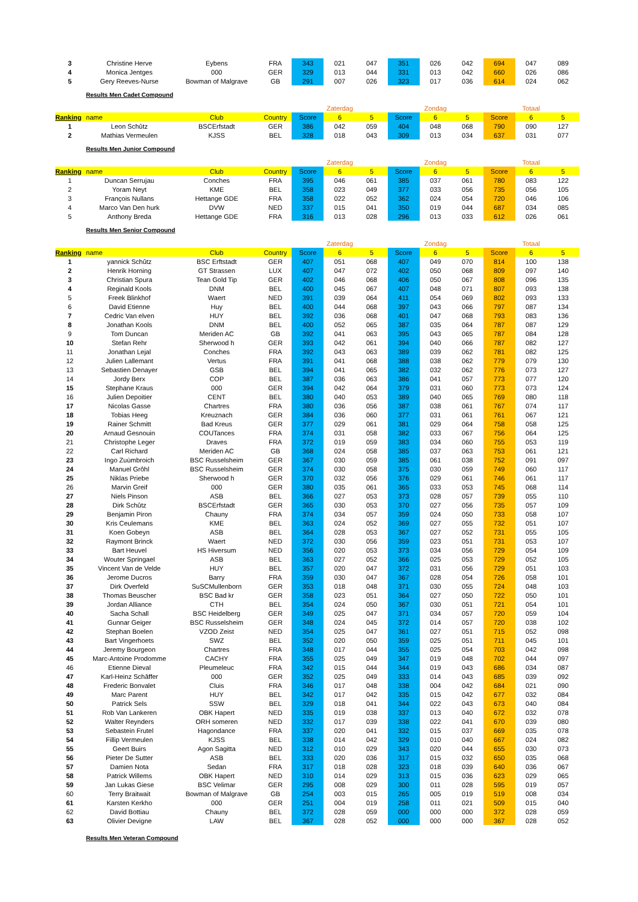| 3 | Christine Herve | Eybens | FRA | 343 | 021 | 047 | 351 | 026 | 042 | 694 | 047 | 089 |
| 4 | Monica Jentges | 000 | GER | 329 | 013 | 044 | 331 | 013 | 042 | 660 | 026 | 086 |
| 5 | Gery Reeves-Nurse | Bowman of Malgrave | GB | 291 | 007 | 026 | 323 | 017 | 036 | 614 | 024 | 062 |
Results Men Cadet Compound
| | | | | | Zaterdag | | | Zondag | | | Totaal | |
| Ranking | name | Club | Country | Score | 6 | 5 | Score | 6 | 5 | Score | 6 | 5 |
| 1 | Leon Schûtz | BSCErfstadt | GER | 386 | 042 | 059 | 404 | 048 | 068 | 790 | 090 | 127 |
| 2 | Mathias Vermeulen | KJSS | BEL | 328 | 018 | 043 | 309 | 013 | 034 | 637 | 031 | 077 |
Results Men Junior Compound
| | | | | | Zaterdag | | | Zondag | | | Totaal | |
| Ranking | name | Club | Country | Score | 6 | 5 | Score | 6 | 5 | Score | 6 | 5 |
| 1 | Duncan Serrujau | Conches | FRA | 395 | 046 | 061 | 385 | 037 | 061 | 780 | 083 | 122 |
| 2 | Yoram Neyt | KME | BEL | 358 | 023 | 049 | 377 | 033 | 056 | 735 | 056 | 105 |
| 3 | François Nullans | Hettange GDE | FRA | 358 | 022 | 052 | 362 | 024 | 054 | 720 | 046 | 106 |
| 4 | Marco Van Den hurk | DVW | NED | 337 | 015 | 041 | 350 | 019 | 044 | 687 | 034 | 085 |
| 5 | Anthony Breda | Hettange GDE | FRA | 316 | 013 | 028 | 296 | 013 | 033 | 612 | 026 | 061 |
Results Men Senior Compound
| | | | | | Zaterdag | | | Zondag | | | Totaal | |
| Ranking | name | Club | Country | Score | 6 | 5 | Score | 6 | 5 | Score | 6 | 5 |
| 1 | yannick Schûtz | BSC Erftstadt | GER | 407 | 051 | 068 | 407 | 049 | 070 | 814 | 100 | 138 |
| 2 | Henrik Horning | GT Strassen | LUX | 407 | 047 | 072 | 402 | 050 | 068 | 809 | 097 | 140 |
| 3 | Christian Spura | Tean Gold Tip | GER | 402 | 046 | 068 | 406 | 050 | 067 | 808 | 096 | 135 |
| 4 | Reginald Kools | DNM | BEL | 400 | 045 | 067 | 407 | 048 | 071 | 807 | 093 | 138 |
| 5 | Freek Blinkhof | Waert | NED | 391 | 039 | 064 | 411 | 054 | 069 | 802 | 093 | 133 |
| 6 | David Etienne | Huy | BEL | 400 | 044 | 068 | 397 | 043 | 066 | 797 | 087 | 134 |
| 7 | Cedric Van elven | HUY | BEL | 392 | 036 | 068 | 401 | 047 | 068 | 793 | 083 | 136 |
| 8 | Jonathan Kools | DNM | BEL | 400 | 052 | 065 | 387 | 035 | 064 | 787 | 087 | 129 |
| 9 | Tom Duncan | Meriden AC | GB | 392 | 041 | 063 | 395 | 043 | 065 | 787 | 084 | 128 |
| 10 | Stefan Rehr | Sherwood h | GER | 393 | 042 | 061 | 394 | 040 | 066 | 787 | 082 | 127 |
| 11 | Jonathan Lejal | Conches | FRA | 392 | 043 | 063 | 389 | 039 | 062 | 781 | 082 | 125 |
| 12 | Julien Lallemant | Vertus | FRA | 391 | 041 | 068 | 388 | 038 | 062 | 779 | 079 | 130 |
| 13 | Sebastien Denayer | GSB | BEL | 394 | 041 | 065 | 382 | 032 | 062 | 776 | 073 | 127 |
| 14 | Jordy Berx | COP | BEL | 387 | 036 | 063 | 386 | 041 | 057 | 773 | 077 | 120 |
| 15 | Stephane Kraus | 000 | GER | 394 | 042 | 064 | 379 | 031 | 060 | 773 | 073 | 124 |
| 16 | Julien Depoitier | CENT | BEL | 380 | 040 | 053 | 389 | 040 | 065 | 769 | 080 | 118 |
| 17 | Nicolas Gasse | Chartres | FRA | 380 | 036 | 056 | 387 | 038 | 061 | 767 | 074 | 117 |
| 18 | Tobias Heeg | Kreuznach | GER | 384 | 036 | 060 | 377 | 031 | 061 | 761 | 067 | 121 |
| 19 | Rainer Schmitt | Bad Kreus | GER | 377 | 029 | 061 | 381 | 029 | 064 | 758 | 058 | 125 |
| 20 | Arnaud Gesnouin | COUTances | FRA | 374 | 031 | 058 | 382 | 033 | 067 | 756 | 064 | 125 |
| 21 | Christophe Leger | Draves | FRA | 372 | 019 | 059 | 383 | 034 | 060 | 755 | 053 | 119 |
| 22 | Carl Richard | Meriden AC | GB | 368 | 024 | 058 | 385 | 037 | 063 | 753 | 061 | 121 |
| 23 | Ingo Zuùmbroich | BSC Russelsheim | GER | 367 | 030 | 059 | 385 | 061 | 038 | 752 | 091 | 097 |
| 24 | Manuel Grôhl | BSC Russelsheim | GER | 374 | 030 | 058 | 375 | 030 | 059 | 749 | 060 | 117 |
| 25 | Niklas Priebe | Sherwood h | GER | 370 | 032 | 056 | 376 | 029 | 061 | 746 | 061 | 117 |
| 26 | Marvin Greif | 000 | GER | 380 | 035 | 061 | 365 | 033 | 053 | 745 | 068 | 114 |
| 27 | Niels Pinson | ASB | BEL | 366 | 027 | 053 | 373 | 028 | 057 | 739 | 055 | 110 |
| 28 | Dirk Schûtz | BSCErfstadt | GER | 365 | 030 | 053 | 370 | 027 | 056 | 735 | 057 | 109 |
| 29 | Benjamin Piron | Chauny | FRA | 374 | 034 | 057 | 359 | 024 | 050 | 733 | 058 | 107 |
| 30 | Kris Ceulemans | KME | BEL | 363 | 024 | 052 | 369 | 027 | 055 | 732 | 051 | 107 |
| 31 | Koen Gobeyn | ASB | BEL | 364 | 028 | 053 | 367 | 027 | 052 | 731 | 055 | 105 |
| 32 | Raymont Brinck | Waert | NED | 372 | 030 | 056 | 359 | 023 | 051 | 731 | 053 | 107 |
| 33 | Bart Heuvel | HS Hiversum | NED | 356 | 020 | 053 | 373 | 034 | 056 | 729 | 054 | 109 |
| 34 | Wouter Springael | ASB | BEL | 363 | 027 | 052 | 366 | 025 | 053 | 729 | 052 | 105 |
| 35 | Vincent Van de Velde | HUY | BEL | 357 | 020 | 047 | 372 | 031 | 056 | 729 | 051 | 103 |
| 36 | Jerome Ducros | Barry | FRA | 359 | 030 | 047 | 367 | 028 | 054 | 726 | 058 | 101 |
| 37 | Dirk Overfeld | SuSCMullenborn | GER | 353 | 018 | 048 | 371 | 030 | 055 | 724 | 048 | 103 |
| 38 | Thomas Beuscher | BSC Bad kr | GER | 358 | 023 | 051 | 364 | 027 | 050 | 722 | 050 | 101 |
| 39 | Jordan Alliance | CTH | BEL | 354 | 024 | 050 | 367 | 030 | 051 | 721 | 054 | 101 |
| 40 | Sacha Schall | BSC Heidelberg | GER | 349 | 025 | 047 | 371 | 034 | 057 | 720 | 059 | 104 |
| 41 | Gunnar Geiger | BSC Russelsheim | GER | 348 | 024 | 045 | 372 | 014 | 057 | 720 | 038 | 102 |
| 42 | Stephan Boelen | VZOD Zeist | NED | 354 | 025 | 047 | 361 | 027 | 051 | 715 | 052 | 098 |
| 43 | Bart Vingerhoets | SWZ | BEL | 352 | 020 | 050 | 359 | 025 | 051 | 711 | 045 | 101 |
| 44 | Jeremy Bourgeon | Chartres | FRA | 348 | 017 | 044 | 355 | 025 | 054 | 703 | 042 | 098 |
| 45 | Marc-Antoine Prodomme | CACHY | FRA | 355 | 025 | 049 | 347 | 019 | 048 | 702 | 044 | 097 |
| 46 | Etienne Dieval | Pleumeleuc | FRA | 342 | 015 | 044 | 344 | 019 | 043 | 686 | 034 | 087 |
| 47 | Karl-Heinz Schâffer | 000 | GER | 352 | 025 | 049 | 333 | 014 | 043 | 685 | 039 | 092 |
| 48 | Frederic Bonvalet | Cluis | FRA | 346 | 017 | 048 | 338 | 004 | 042 | 684 | 021 | 090 |
| 49 | Marc Parent | HUY | BEL | 342 | 017 | 042 | 335 | 015 | 042 | 677 | 032 | 084 |
| 50 | Patrick Sels | SSW | BEL | 329 | 018 | 041 | 344 | 022 | 043 | 673 | 040 | 084 |
| 51 | Rob Van Lankeren | OBK Hapert | NED | 335 | 019 | 038 | 337 | 013 | 040 | 672 | 032 | 078 |
| 52 | Walter Reynders | ORH someren | NED | 332 | 017 | 039 | 338 | 022 | 041 | 670 | 039 | 080 |
| 53 | Sebastein Frutel | Hagondance | FRA | 337 | 020 | 041 | 332 | 015 | 037 | 669 | 035 | 078 |
| 54 | Fillip Vermeulen | KJSS | BEL | 338 | 014 | 042 | 329 | 010 | 040 | 667 | 024 | 082 |
| 55 | Geert Buirs | Agon Sagitta | NED | 312 | 010 | 029 | 343 | 020 | 044 | 655 | 030 | 073 |
| 56 | Pieter De Sutter | ASB | BEL | 333 | 020 | 036 | 317 | 015 | 032 | 650 | 035 | 068 |
| 57 | Damien Nota | Sedan | FRA | 317 | 018 | 028 | 323 | 018 | 039 | 640 | 036 | 067 |
| 58 | Patrick Willems | OBK Hapert | NED | 310 | 014 | 029 | 313 | 015 | 036 | 623 | 029 | 065 |
| 59 | Jan Lukas Giese | BSC Velimar | GER | 295 | 008 | 029 | 300 | 011 | 028 | 595 | 019 | 057 |
| 60 | Terry Braitwait | Bowman of Malgrave | GB | 254 | 003 | 015 | 265 | 005 | 019 | 519 | 008 | 034 |
| 61 | Karsten Kerkho | 000 | GER | 251 | 004 | 019 | 258 | 011 | 021 | 509 | 015 | 040 |
| 62 | David Bottiau | Chauny | BEL | 372 | 028 | 059 | 000 | 000 | 000 | 372 | 028 | 059 |
| 63 | Olivier Devigne | LAW | BEL | 367 | 028 | 052 | 000 | 000 | 000 | 367 | 028 | 052 |
Results Men Veteran Compound